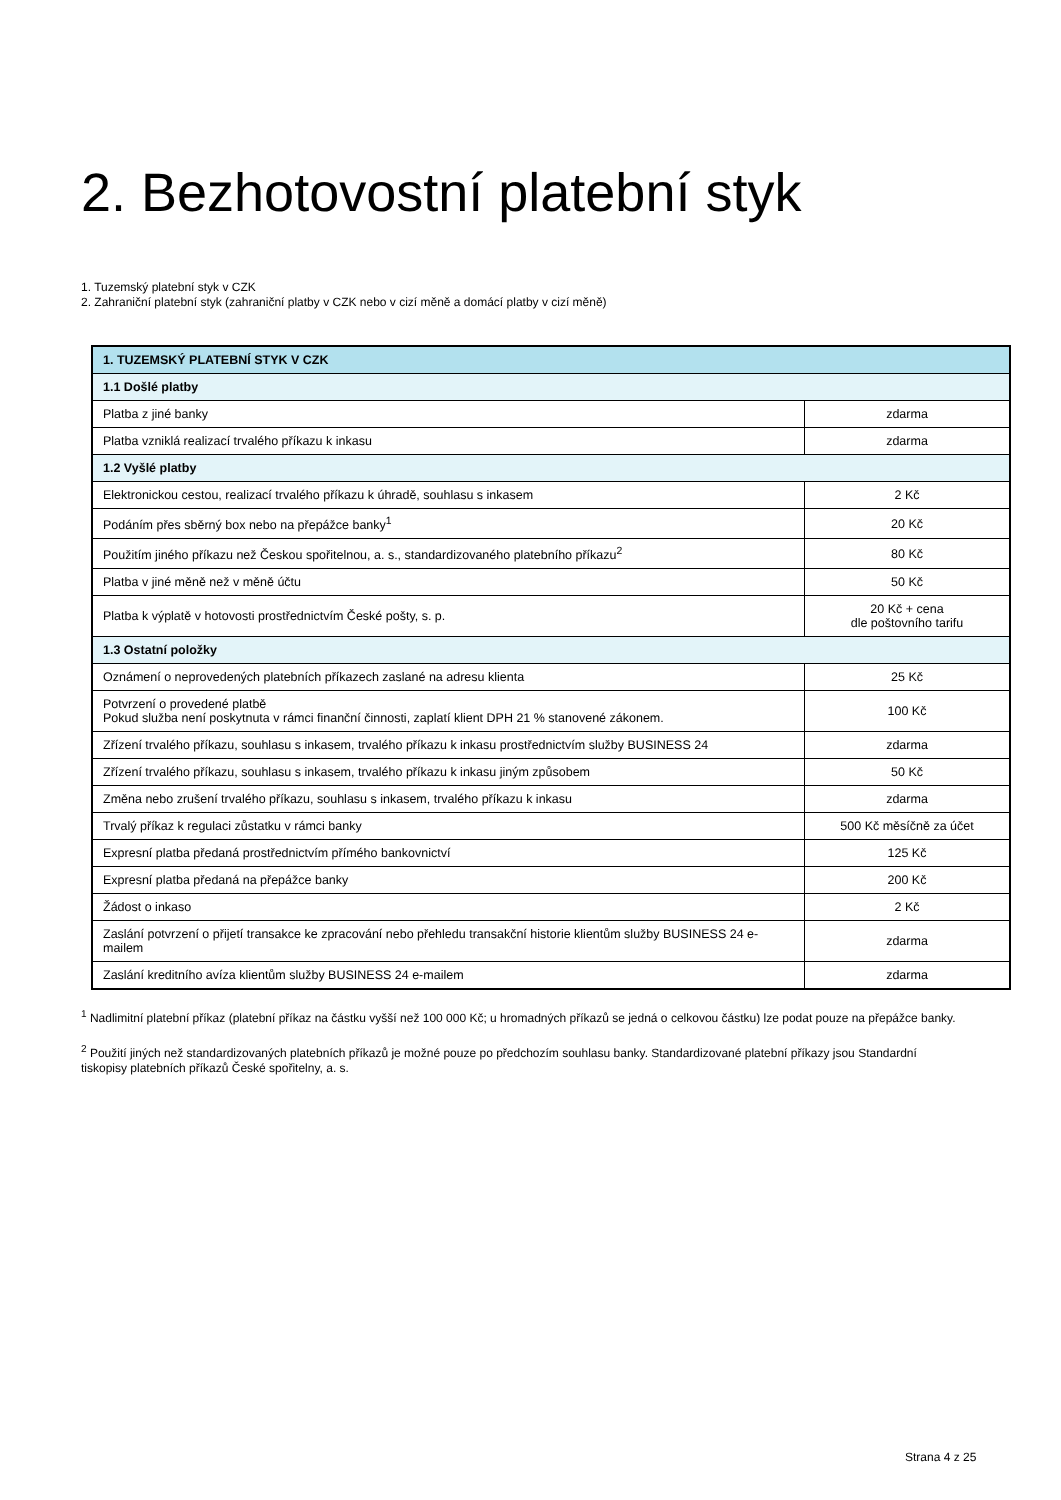2. Bezhotovostní platební styk
1. Tuzemský platební styk v CZK
2. Zahraniční platební styk (zahraniční platby v CZK nebo v cizí měně a domácí platby v cizí měně)
| 1. TUZEMSKÝ PLATEBNÍ STYK V CZK | |
| --- | --- |
| 1.1 Došlé platby | |
| Platba z jiné banky | zdarma |
| Platba vzniklá realizací trvalého příkazu k inkasu | zdarma |
| 1.2 Vyšlé platby | |
| Elektronickou cestou, realizací trvalého příkazu k úhradě, souhlasu s inkasem | 2 Kč |
| Podáním přes sběrný box nebo na přepážce banky<sup>1</sup> | 20 Kč |
| Použitím jiného příkazu než Českou spořitelnou, a. s., standardizovaného platebního příkazu<sup>2</sup> | 80 Kč |
| Platba v jiné měně než v měně účtu | 50 Kč |
| Platba k výplatě v hotovosti prostřednictvím České pošty, s. p. | 20 Kč + cena dle poštovního tarifu |
| 1.3 Ostatní položky | |
| Oznámení o neprovedených platebních příkazech zaslané na adresu klienta | 25 Kč |
| Potvrzení o provedené platbě Pokud služba není poskytnuta v rámci finanční činnosti, zaplatí klient DPH 21 % stanovené zákonem. | 100 Kč |
| Zřízení trvalého příkazu, souhlasu s inkasem, trvalého příkazu k inkasu prostřednictvím služby BUSINESS 24 | zdarma |
| Zřízení trvalého příkazu, souhlasu s inkasem, trvalého příkazu k inkasu jiným způsobem | 50 Kč |
| Změna nebo zrušení trvalého příkazu, souhlasu s inkasem, trvalého příkazu k inkasu | zdarma |
| Trvalý příkaz k regulaci zůstatku v rámci banky | 500 Kč měsíčně za účet |
| Expresní platba předaná prostřednictvím přímého bankovnictví | 125 Kč |
| Expresní platba předaná na přepážce banky | 200 Kč |
| Žádost o inkaso | 2 Kč |
| Zaslání potvrzení o přijetí transakce ke zpracování nebo přehledu transakční historie klientům služby BUSINESS 24 e-mailem | zdarma |
| Zaslání kreditního avíza klientům služby BUSINESS 24 e-mailem | zdarma |
<sup>1</sup> Nadlimitní platební příkaz (platební příkaz na částku vyšší než 100 000 Kč; u hromadných příkazů se jedná o celkovou částku) lze podat pouze na přepážce banky.
<sup>2</sup> Použití jiných než standardizovaných platebních příkazů je možné pouze po předchozím souhlasu banky. Standardizované platební příkazy jsou Standardní tiskopisy platebních příkazů České spořitelny, a. s.
Strana 4 z 25